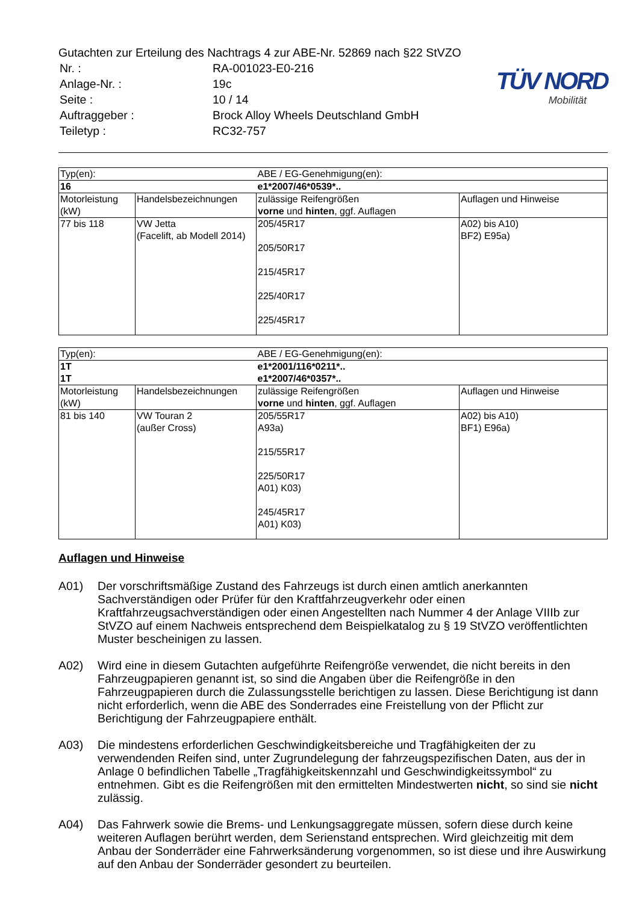TÜV NORD
Mobilität
Gutachten zur Erteilung des Nachtrags 4 zur ABE-Nr. 52869 nach §22 StVZO
| Nr. : | RA-001023-E0-216 |
| Anlage-Nr. : | 19c |
| Seite : | 10 / 14 |
| Auftraggeber : | Brock Alloy Wheels Deutschland GmbH |
| Teiletyp : | RC32-757 |
| Typ(en): | | ABE / EG-Genehmigung(en): | |
| 16 | | e1*2007/46*0539*.. | |
| Motorleistung (kW) | Handelsbezeichnungen | zulässige Reifengrößen vorne und hinten , ggf. Auflagen | Auflagen und Hinweise |
| 77 bis 118 | VW Jetta (Facelift, ab Modell 2014) | 205/45R17 205/50R17 215/45R17 225/40R17 225/45R17 | A02) bis A10) BF2) E95a) |
| Typ(en): | | ABE / EG-Genehmigung(en): | |
| 1T 1T | | e1*2001/116*0211*.. e1*2007/46*0357*.. | |
| Motorleistung (kW) | Handelsbezeichnungen | zulässige Reifengrößen vorne und hinten , ggf. Auflagen | Auflagen und Hinweise |
| 81 bis 140 | VW Touran 2 (außer Cross) | 205/55R17 A93a) 215/55R17 225/50R17 A01) K03) 245/45R17 A01) K03) | A02) bis A10) BF1) E96a) |
Auflagen und Hinweise
A01) Der vorschriftsmäßige Zustand des Fahrzeugs ist durch einen amtlich anerkannten Sachverständigen oder Prüfer für den Kraftfahrzeugverkehr oder einen Kraftfahrzeugsachverständigen oder einen Angestellten nach Nummer 4 der Anlage VIIIb zur StVZO auf einem Nachweis entsprechend dem Beispielkatalog zu § 19 StVZO veröffentlichten Muster bescheinigen zu lassen.
A02) Wird eine in diesem Gutachten aufgeführte Reifengröße verwendet, die nicht bereits in den Fahrzeugpapieren genannt ist, so sind die Angaben über die Reifengröße in den Fahrzeugpapieren durch die Zulassungsstelle berichtigen zu lassen. Diese Berichtigung ist dann nicht erforderlich, wenn die ABE des Sonderrades eine Freistellung von der Pflicht zur Berichtigung der Fahrzeugpapiere enthält.
A03) Die mindestens erforderlichen Geschwindigkeitsbereiche und Tragfähigkeiten der zu verwendenden Reifen sind, unter Zugrundelegung der fahrzeugspezifischen Daten, aus der in Anlage 0 befindlichen Tabelle „Tragfähigkeitskennzahl und Geschwindigkeitssymbol“ zu entnehmen. Gibt es die Reifengrößen mit den ermittelten Mindestwerten nicht, so sind sie nicht zulässig.
A04) Das Fahrwerk sowie die Brems- und Lenkungsaggregate müssen, sofern diese durch keine weiteren Auflagen berührt werden, dem Serienstand entsprechen. Wird gleichzeitig mit dem Anbau der Sonderräder eine Fahrwerksänderung vorgenommen, so ist diese und ihre Auswirkung auf den Anbau der Sonderräder gesondert zu beurteilen.